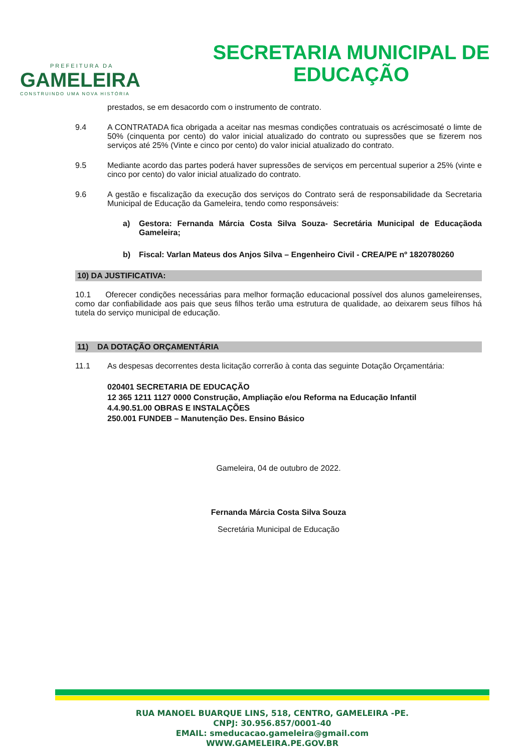PREFEITURA DA
GAMELEIRA
CONSTRUINDO UMA NOVA HISTÓRIA
SECRETARIA MUNICIPAL DE
EDUCAÇÃO
prestados, se em desacordo com o instrumento de contrato.
9.4 A CONTRATADA fica obrigada a aceitar nas mesmas condições contratuais os acréscimosaté o limte de 50% (cinquenta por cento) do valor inicial atualizado do contrato ou supressões que se fizerem nos serviços até 25% (Vinte e cinco por cento) do valor inicial atualizado do contrato.
9.5 Mediante acordo das partes poderá haver supressões de serviços em percentual superior a 25% (vinte e cinco por cento) do valor inicial atualizado do contrato.
9.6 A gestão e fiscalização da execução dos serviços do Contrato será de responsabilidade da Secretaria Municipal de Educação da Gameleira, tendo como responsáveis:
a) Gestora: Fernanda Márcia Costa Silva Souza- Secretária Municipal de Educaçãoda Gameleira;
b) Fiscal: Varlan Mateus dos Anjos Silva – Engenheiro Civil - CREA/PE nº 1820780260
10) DA JUSTIFICATIVA:
10.1 Oferecer condições necessárias para melhor formação educacional possível dos alunos gameleirenses, como dar confiabilidade aos pais que seus filhos terão uma estrutura de qualidade, ao deixarem seus filhos há tutela do serviço municipal de educação.
11) DA DOTAÇÃO ORÇAMENTÁRIA
11.1 As despesas decorrentes desta licitação correrão à conta das seguinte Dotação Orçamentária:
020401 SECRETARIA DE EDUCAÇÃO
12 365 1211 1127 0000 Construção, Ampliação e/ou Reforma na Educação Infantil
4.4.90.51.00 OBRAS E INSTALAÇÕES
250.001 FUNDEB – Manutenção Des. Ensino Básico
Gameleira, 04 de outubro de 2022.
Fernanda Márcia Costa Silva Souza
Secretária Municipal de Educação
RUA MANOEL BUARQUE LINS, 518, CENTRO, GAMELEIRA -PE.
CNPJ: 30.956.857/0001-40
EMAIL: smeducacao.gameleira@gmail.com
WWW.GAMELEIRA.PE.GOV.BR